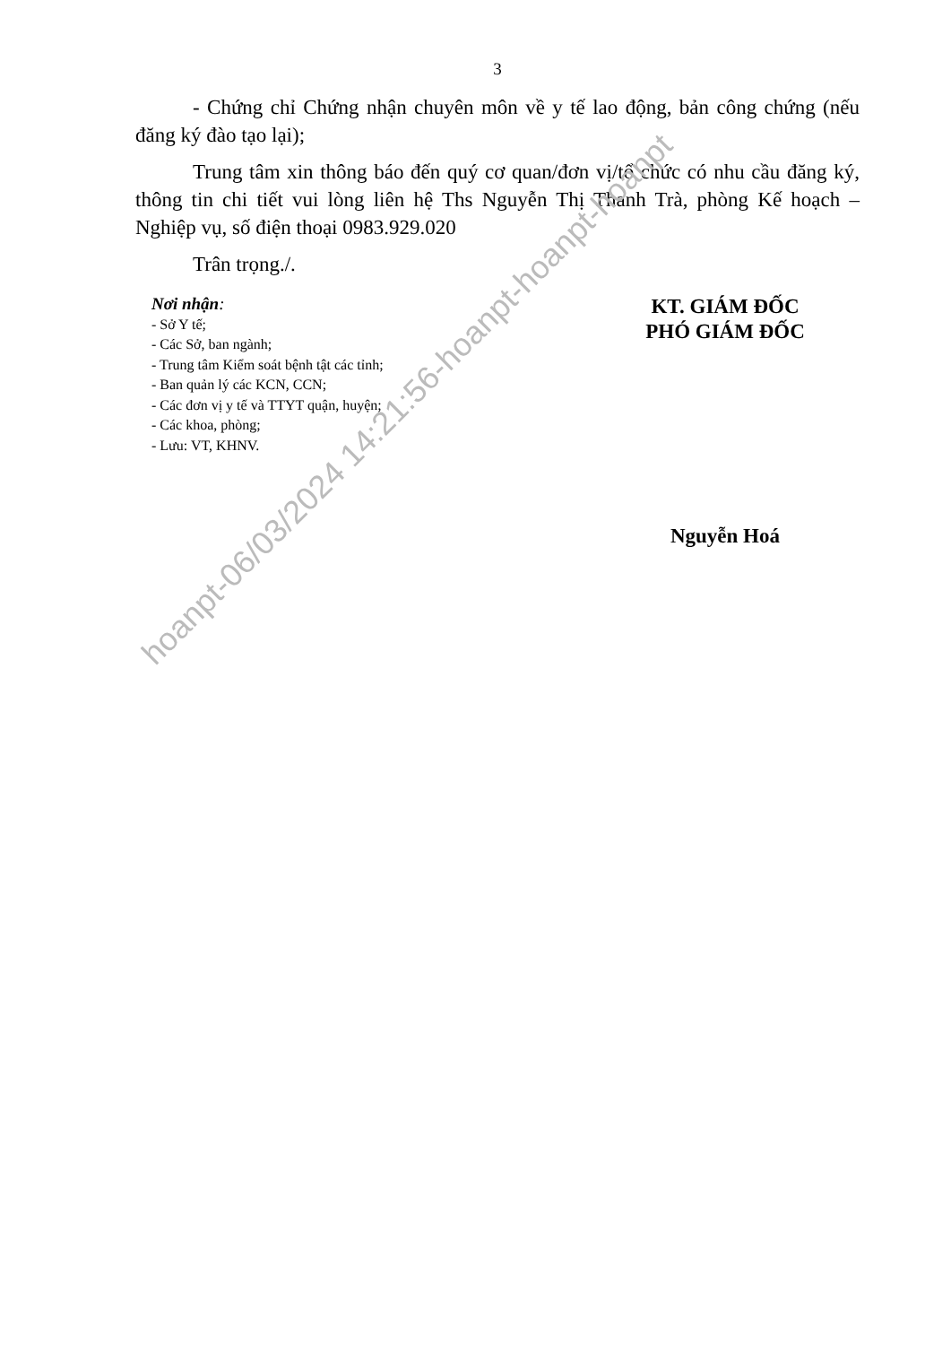3
- Chứng chỉ Chứng nhận chuyên môn về y tế lao động, bản công chứng (nếu đăng ký đào tạo lại);
Trung tâm xin thông báo đến quý cơ quan/đơn vị/tổ chức có nhu cầu đăng ký, thông tin chi tiết vui lòng liên hệ Ths Nguyễn Thị Thanh Trà, phòng Kế hoạch – Nghiệp vụ, số điện thoại 0983.929.020
Trân trọng./.
Nơi nhận:
- Sở Y tế;
- Các Sở, ban ngành;
- Trung tâm Kiểm soát bệnh tật các tỉnh;
- Ban quản lý các KCN, CCN;
- Các đơn vị y tế và TTYT quận, huyện;
- Các khoa, phòng;
- Lưu: VT, KHNV.
KT. GIÁM ĐỐC
PHÓ GIÁM ĐỐC
Nguyễn Hoá
hoanpt-06/03/2024 14:21:56-hoanpt-hoanpt-hoanpt